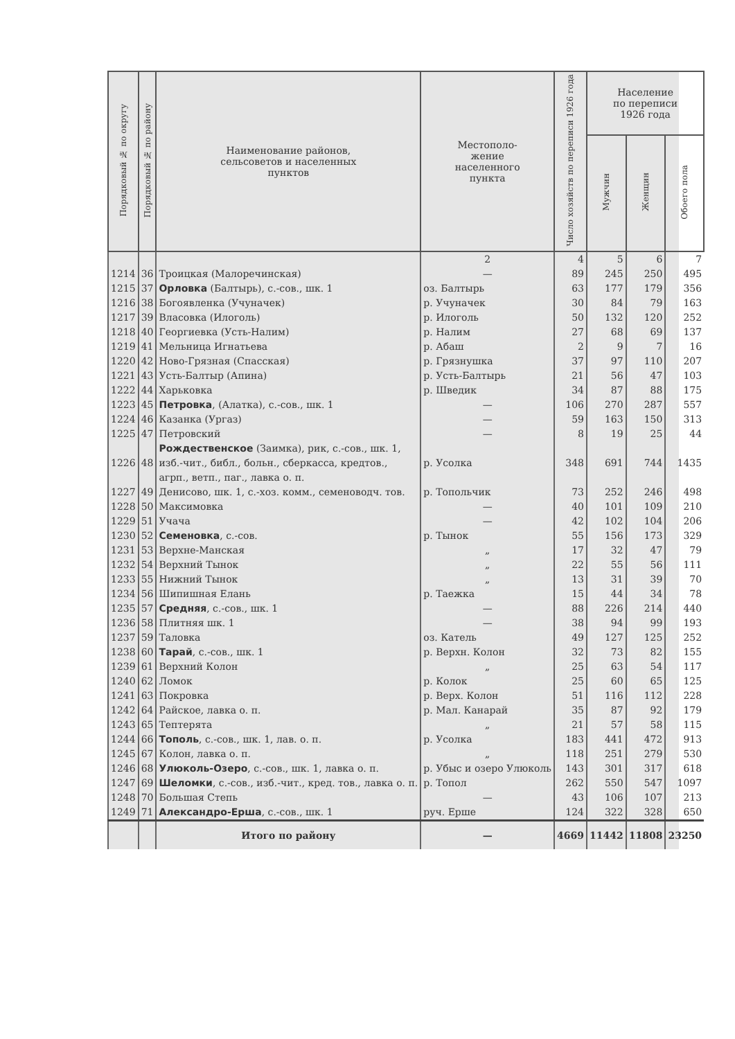| Порядковый № по округу | Порядковый № по району | Наименование районов, сельсоветов и населенных пунктов | Местополо- жение населенного пункта | Число хозяйств по переписи 1926 года | Население по переписи 1926 года | | |
| --- | --- | --- | --- | --- | --- | --- | --- |
| | | | | | Мужчин | Женщин | Обоего пола |
| | | | 2 | 4 | 5 | 6 | 7 |
| 1214 | 36 | Троицкая (Малоречинская) | — | 89 | 245 | 250 | 495 |
| 1215 | 37 | Орловка (Балтырь), с.-сов., шк. 1 | оз. Балтырь | 63 | 177 | 179 | 356 |
| 1216 | 38 | Богоявленка (Учуначек) | р. Учуначек | 30 | 84 | 79 | 163 |
| 1217 | 39 | Власовка (Илоголь) | р. Илоголь | 50 | 132 | 120 | 252 |
| 1218 | 40 | Георгиевка (Усть-Налим) | р. Налим | 27 | 68 | 69 | 137 |
| 1219 | 41 | Мельница Игнатьева | р. Абаш | 2 | 9 | 7 | 16 |
| 1220 | 42 | Ново-Грязная (Спасская) | р. Грязнушка | 37 | 97 | 110 | 207 |
| 1221 | 43 | Усть-Балтыр (Апина) | р. Усть-Балтырь | 21 | 56 | 47 | 103 |
| 1222 | 44 | Харьковка | р. Шведик | 34 | 87 | 88 | 175 |
| 1223 | 45 | Петровка , (Алатка), с.-сов., шк. 1 | — | 106 | 270 | 287 | 557 |
| 1224 | 46 | Казанка (Ургаз) | — | 59 | 163 | 150 | 313 |
| 1225 | 47 | Петровский | — | 8 | 19 | 25 | 44 |
| 1226 | 48 | Рождественское (Заимка), рик, с.-сов., шк. 1, изб.-чит., библ., больн., сберкасса, кредтов., агрп., ветп., паг., лавка о. п. | р. Усолка | 348 | 691 | 744 | 1435 |
| 1227 | 49 | Денисово, шк. 1, с.-хоз. комм., семеноводч. тов. | р. Топольчик | 73 | 252 | 246 | 498 |
| 1228 | 50 | Максимовка | — | 40 | 101 | 109 | 210 |
| 1229 | 51 | Учача | — | 42 | 102 | 104 | 206 |
| 1230 | 52 | Семеновка , с.-сов. | р. Тынок | 55 | 156 | 173 | 329 |
| 1231 | 53 | Верхне-Манская | „ | 17 | 32 | 47 | 79 |
| 1232 | 54 | Верхний Тынок | „ | 22 | 55 | 56 | 111 |
| 1233 | 55 | Нижний Тынок | „ | 13 | 31 | 39 | 70 |
| 1234 | 56 | Шипишная Елань | р. Таежка | 15 | 44 | 34 | 78 |
| 1235 | 57 | Средняя , с.-сов., шк. 1 | — | 88 | 226 | 214 | 440 |
| 1236 | 58 | Плитняя шк. 1 | — | 38 | 94 | 99 | 193 |
| 1237 | 59 | Таловка | оз. Катель | 49 | 127 | 125 | 252 |
| 1238 | 60 | Тарай , с.-сов., шк. 1 | р. Верхн. Колон | 32 | 73 | 82 | 155 |
| 1239 | 61 | Верхний Колон | „ | 25 | 63 | 54 | 117 |
| 1240 | 62 | Ломок | р. Колок | 25 | 60 | 65 | 125 |
| 1241 | 63 | Покровка | р. Верх. Колон | 51 | 116 | 112 | 228 |
| 1242 | 64 | Райское, лавка о. п. | р. Мал. Канарай | 35 | 87 | 92 | 179 |
| 1243 | 65 | Тептерята | „ | 21 | 57 | 58 | 115 |
| 1244 | 66 | Тополь , с.-сов., шк. 1, лав. о. п. | р. Усолка | 183 | 441 | 472 | 913 |
| 1245 | 67 | Колон, лавка о. п. | „ | 118 | 251 | 279 | 530 |
| 1246 | 68 | Улюколь-Озеро , с.-сов., шк. 1, лавка о. п. | р. Убыс и озеро Улюколь | 143 | 301 | 317 | 618 |
| 1247 | 69 | Шеломки , с.-сов., изб.-чит., кред. тов., лавка о. п. | р. Топол | 262 | 550 | 547 | 1097 |
| 1248 | 70 | Большая Степь | — | 43 | 106 | 107 | 213 |
| 1249 | 71 | Александро-Ерша , с.-сов., шк. 1 | руч. Ерше | 124 | 322 | 328 | 650 |
| | | Итого по району | — | 4669 | 11442 | 11808 | 23250 |